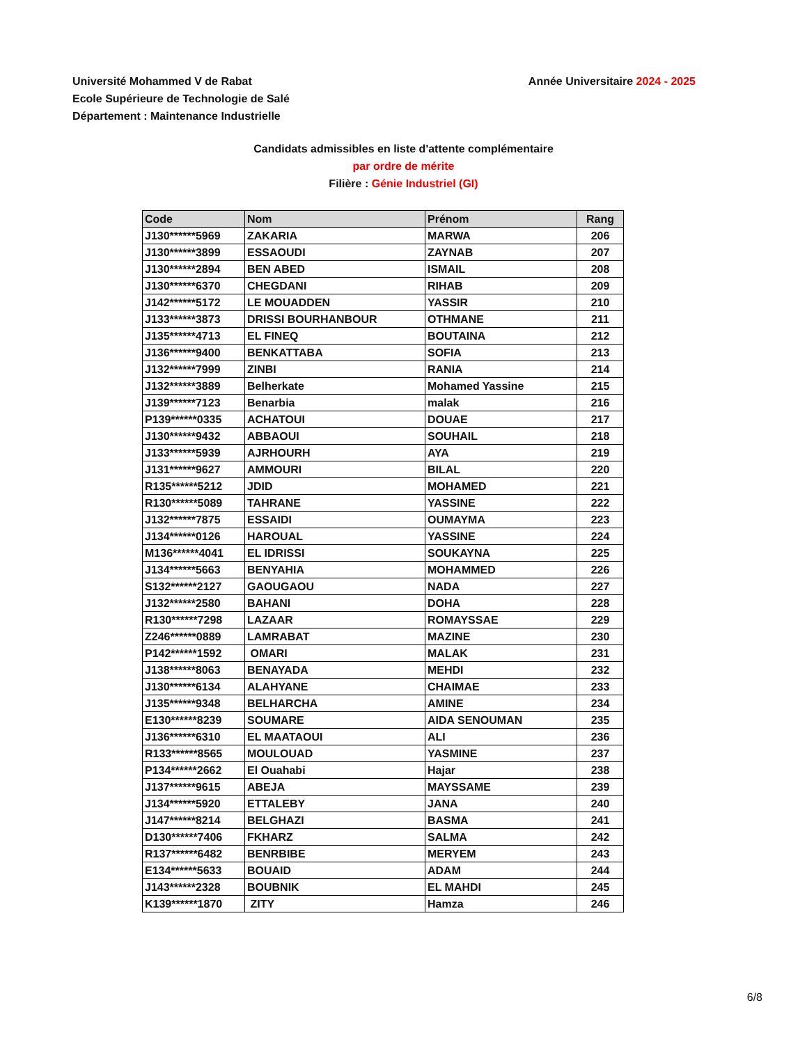Université Mohammed V de Rabat
Ecole Supérieure de Technologie de Salé
Département : Maintenance Industrielle
Année Universitaire 2024 - 2025
Candidats admissibles en liste d'attente complémentaire
par ordre de mérite
Filière : Génie Industriel (GI)
| Code | Nom | Prénom | Rang |
| --- | --- | --- | --- |
| J130******5969 | ZAKARIA | MARWA | 206 |
| J130******3899 | ESSAOUDI | ZAYNAB | 207 |
| J130******2894 | BEN ABED | ISMAIL | 208 |
| J130******6370 | CHEGDANI | RIHAB | 209 |
| J142******5172 | LE MOUADDEN | YASSIR | 210 |
| J133******3873 | DRISSI BOURHANBOUR | OTHMANE | 211 |
| J135******4713 | EL FINEQ | BOUTAINA | 212 |
| J136******9400 | BENKATTABA | SOFIA | 213 |
| J132******7999 | ZINBI | RANIA | 214 |
| J132******3889 | Belherkate | Mohamed Yassine | 215 |
| J139******7123 | Benarbia | malak | 216 |
| P139******0335 | ACHATOUI | DOUAE | 217 |
| J130******9432 | ABBAOUI | SOUHAIL | 218 |
| J133******5939 | AJRHOURH | AYA | 219 |
| J131******9627 | AMMOURI | BILAL | 220 |
| R135******5212 | JDID | MOHAMED | 221 |
| R130******5089 | TAHRANE | YASSINE | 222 |
| J132******7875 | ESSAIDI | OUMAYMA | 223 |
| J134******0126 | HAROUAL | YASSINE | 224 |
| M136******4041 | EL IDRISSI | SOUKAYNA | 225 |
| J134******5663 | BENYAHIA | MOHAMMED | 226 |
| S132******2127 | GAOUGAOU | NADA | 227 |
| J132******2580 | BAHANI | DOHA | 228 |
| R130******7298 | LAZAAR | ROMAYSSAE | 229 |
| Z246******0889 | LAMRABAT | MAZINE | 230 |
| P142******1592 | OMARI | MALAK | 231 |
| J138******8063 | BENAYADA | MEHDI | 232 |
| J130******6134 | ALAHYANE | CHAIMAE | 233 |
| J135******9348 | BELHARCHA | AMINE | 234 |
| E130******8239 | SOUMARE | AIDA SENOUMAN | 235 |
| J136******6310 | EL MAATAOUI | ALI | 236 |
| R133******8565 | MOULOUAD | YASMINE | 237 |
| P134******2662 | El Ouahabi | Hajar | 238 |
| J137******9615 | ABEJA | MAYSSAME | 239 |
| J134******5920 | ETTALEBY | JANA | 240 |
| J147******8214 | BELGHAZI | BASMA | 241 |
| D130******7406 | FKHARZ | SALMA | 242 |
| R137******6482 | BENRBIBE | MERYEM | 243 |
| E134******5633 | BOUAID | ADAM | 244 |
| J143******2328 | BOUBNIK | EL MAHDI | 245 |
| K139******1870 | ZITY | Hamza | 246 |
6/8